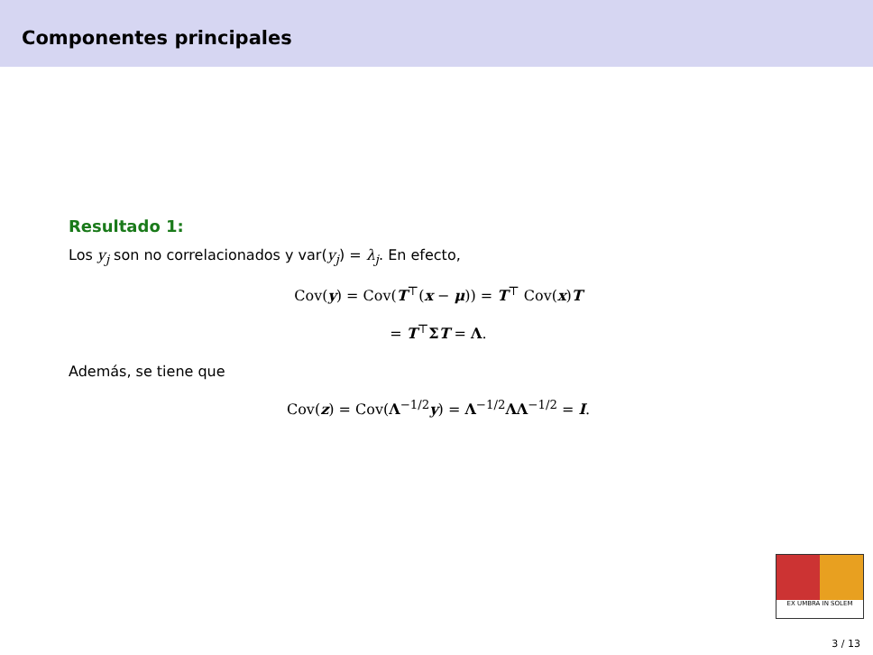Componentes principales
Resultado 1:
Los y<sub>j</sub> son no correlacionados y var(y<sub>j</sub>) = λ<sub>j</sub>. En efecto,
Cov(y) = Cov(T<sup>⊤</sup>(x − μ)) = T<sup>⊤</sup> Cov(x)T
= T<sup>⊤</sup>ΣT = Λ.
Además, se tiene que
Cov(z) = Cov(Λ<sup>−1/2</sup>y) = Λ<sup>−1/2</sup>ΛΛ<sup>−1/2</sup> = I.
EX UMBRA IN SOLEM
3 / 13